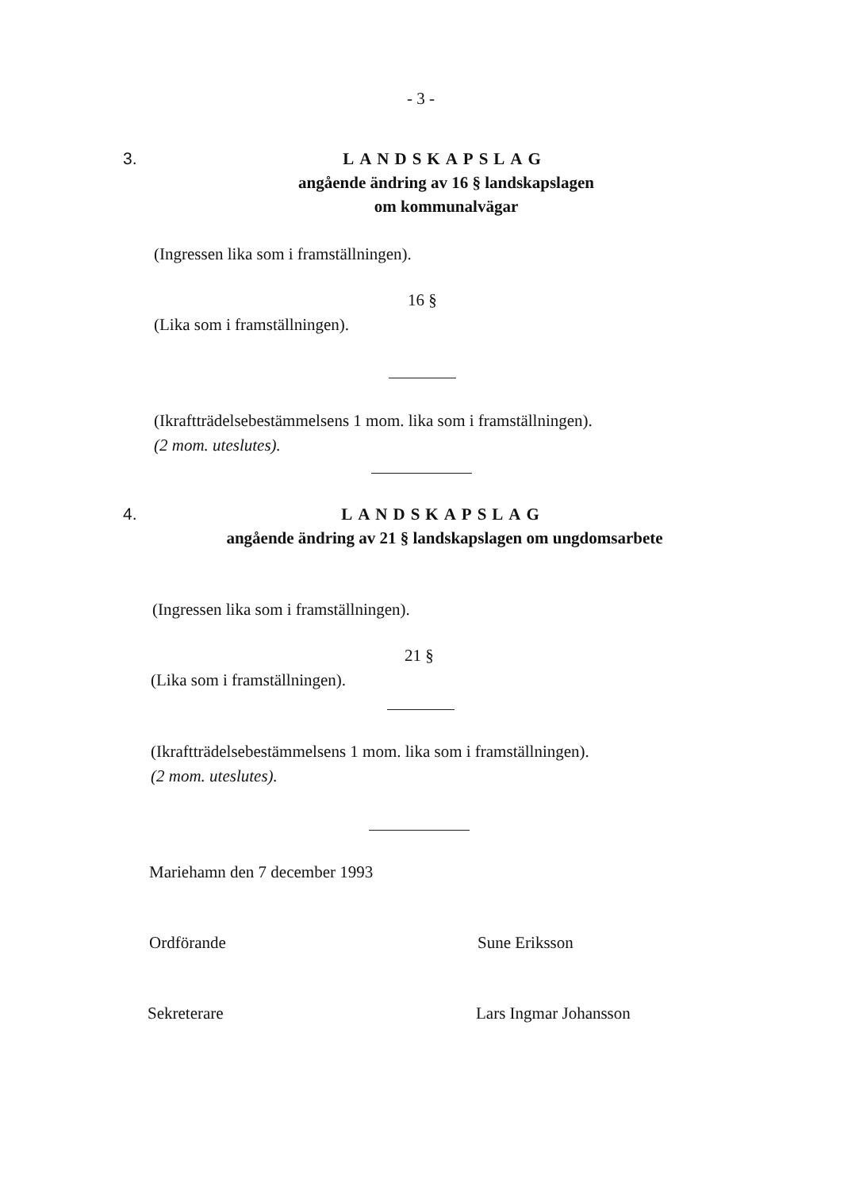- 3 -
3.
LANDSKAPSLAG
angående ändring av 16 § landskapslagen
om kommunalvägar
(Ingressen lika som i framställningen).
16 §
(Lika som i framställningen).
(Ikraftträdelsebestämmelsens 1 mom. lika som i framställningen).
(2 mom. uteslutes).
4.
LANDSKAPSLAG
angående ändring av 21 § landskapslagen om ungdomsarbete
(Ingressen lika som i framställningen).
21 §
(Lika som i framställningen).
(Ikraftträdelsebestämmelsens 1 mom. lika som i framställningen).
(2 mom. uteslutes).
Mariehamn den 7 december 1993
Ordförande Sune Eriksson
Sekreterare Lars Ingmar Johansson